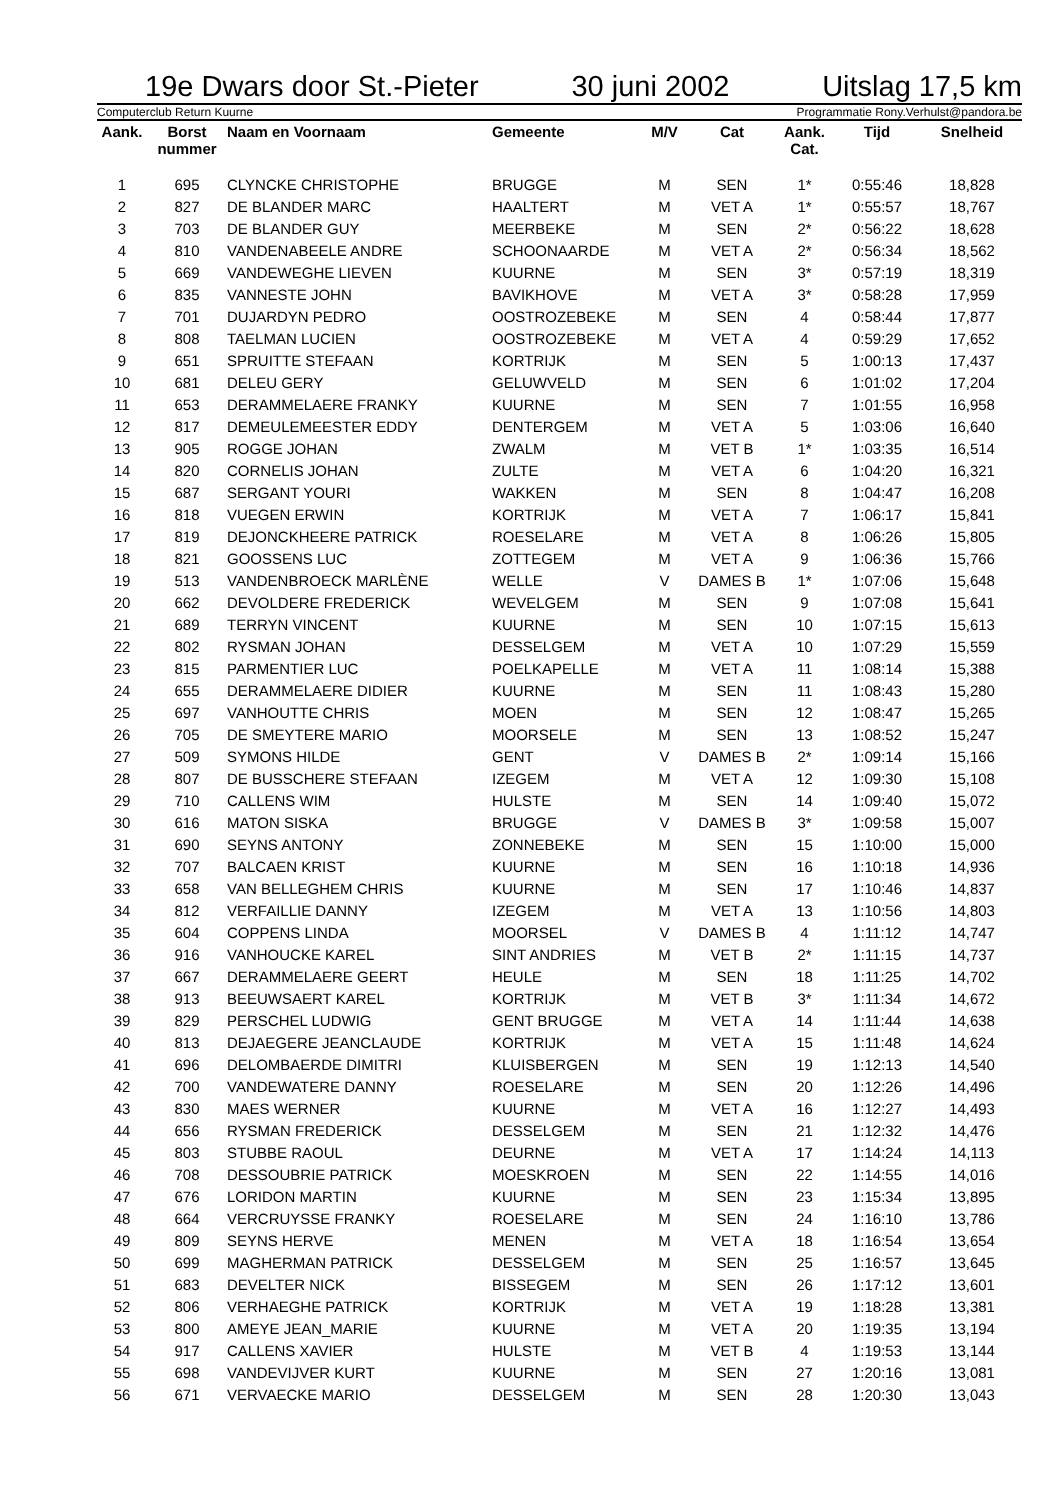19e Dwars door St.-Pieter 30 juni 2002 Uitslag 17,5 km
Computerclub Return Kuurne Programmatie Rony.Verhulst@pandora.be
| Aank. | Borst nummer | Naam en Voornaam | Gemeente | M/V | Cat | Aank. Cat. | Tijd | Snelheid |
| --- | --- | --- | --- | --- | --- | --- | --- | --- |
| 1 | 695 | CLYNCKE CHRISTOPHE | BRUGGE | M | SEN | 1* | 0:55:46 | 18,828 |
| 2 | 827 | DE BLANDER MARC | HAALTERT | M | VET A | 1* | 0:55:57 | 18,767 |
| 3 | 703 | DE BLANDER GUY | MEERBEKE | M | SEN | 2* | 0:56:22 | 18,628 |
| 4 | 810 | VANDENABEELE ANDRE | SCHOONAARDE | M | VET A | 2* | 0:56:34 | 18,562 |
| 5 | 669 | VANDEWEGHE LIEVEN | KUURNE | M | SEN | 3* | 0:57:19 | 18,319 |
| 6 | 835 | VANNESTE JOHN | BAVIKHOVE | M | VET A | 3* | 0:58:28 | 17,959 |
| 7 | 701 | DUJARDYN PEDRO | OOSTROZEBEKE | M | SEN | 4 | 0:58:44 | 17,877 |
| 8 | 808 | TAELMAN LUCIEN | OOSTROZEBEKE | M | VET A | 4 | 0:59:29 | 17,652 |
| 9 | 651 | SPRUITTE STEFAAN | KORTRIJK | M | SEN | 5 | 1:00:13 | 17,437 |
| 10 | 681 | DELEU GERY | GELUWVELD | M | SEN | 6 | 1:01:02 | 17,204 |
| 11 | 653 | DERAMMELAERE FRANKY | KUURNE | M | SEN | 7 | 1:01:55 | 16,958 |
| 12 | 817 | DEMEULEMEESTER EDDY | DENTERGEM | M | VET A | 5 | 1:03:06 | 16,640 |
| 13 | 905 | ROGGE JOHAN | ZWALM | M | VET B | 1* | 1:03:35 | 16,514 |
| 14 | 820 | CORNELIS JOHAN | ZULTE | M | VET A | 6 | 1:04:20 | 16,321 |
| 15 | 687 | SERGANT YOURI | WAKKEN | M | SEN | 8 | 1:04:47 | 16,208 |
| 16 | 818 | VUEGEN ERWIN | KORTRIJK | M | VET A | 7 | 1:06:17 | 15,841 |
| 17 | 819 | DEJONCKHEERE PATRICK | ROESELARE | M | VET A | 8 | 1:06:26 | 15,805 |
| 18 | 821 | GOOSSENS LUC | ZOTTEGEM | M | VET A | 9 | 1:06:36 | 15,766 |
| 19 | 513 | VANDENBROECK MARLÈNE | WELLE | V | DAMES B | 1* | 1:07:06 | 15,648 |
| 20 | 662 | DEVOLDERE FREDERICK | WEVELGEM | M | SEN | 9 | 1:07:08 | 15,641 |
| 21 | 689 | TERRYN VINCENT | KUURNE | M | SEN | 10 | 1:07:15 | 15,613 |
| 22 | 802 | RYSMAN JOHAN | DESSELGEM | M | VET A | 10 | 1:07:29 | 15,559 |
| 23 | 815 | PARMENTIER LUC | POELKAPELLE | M | VET A | 11 | 1:08:14 | 15,388 |
| 24 | 655 | DERAMMELAERE DIDIER | KUURNE | M | SEN | 11 | 1:08:43 | 15,280 |
| 25 | 697 | VANHOUTTE CHRIS | MOEN | M | SEN | 12 | 1:08:47 | 15,265 |
| 26 | 705 | DE SMEYTERE MARIO | MOORSELE | M | SEN | 13 | 1:08:52 | 15,247 |
| 27 | 509 | SYMONS HILDE | GENT | V | DAMES B | 2* | 1:09:14 | 15,166 |
| 28 | 807 | DE BUSSCHERE STEFAAN | IZEGEM | M | VET A | 12 | 1:09:30 | 15,108 |
| 29 | 710 | CALLENS WIM | HULSTE | M | SEN | 14 | 1:09:40 | 15,072 |
| 30 | 616 | MATON SISKA | BRUGGE | V | DAMES B | 3* | 1:09:58 | 15,007 |
| 31 | 690 | SEYNS ANTONY | ZONNEBEKE | M | SEN | 15 | 1:10:00 | 15,000 |
| 32 | 707 | BALCAEN KRIST | KUURNE | M | SEN | 16 | 1:10:18 | 14,936 |
| 33 | 658 | VAN BELLEGHEM CHRIS | KUURNE | M | SEN | 17 | 1:10:46 | 14,837 |
| 34 | 812 | VERFAILLIE DANNY | IZEGEM | M | VET A | 13 | 1:10:56 | 14,803 |
| 35 | 604 | COPPENS LINDA | MOORSEL | V | DAMES B | 4 | 1:11:12 | 14,747 |
| 36 | 916 | VANHOUCKE KAREL | SINT ANDRIES | M | VET B | 2* | 1:11:15 | 14,737 |
| 37 | 667 | DERAMMELAERE GEERT | HEULE | M | SEN | 18 | 1:11:25 | 14,702 |
| 38 | 913 | BEEUWSAERT KAREL | KORTRIJK | M | VET B | 3* | 1:11:34 | 14,672 |
| 39 | 829 | PERSCHEL LUDWIG | GENT BRUGGE | M | VET A | 14 | 1:11:44 | 14,638 |
| 40 | 813 | DEJAEGERE JEANCLAUDE | KORTRIJK | M | VET A | 15 | 1:11:48 | 14,624 |
| 41 | 696 | DELOMBAERDE DIMITRI | KLUISBERGEN | M | SEN | 19 | 1:12:13 | 14,540 |
| 42 | 700 | VANDEWATERE DANNY | ROESELARE | M | SEN | 20 | 1:12:26 | 14,496 |
| 43 | 830 | MAES WERNER | KUURNE | M | VET A | 16 | 1:12:27 | 14,493 |
| 44 | 656 | RYSMAN FREDERICK | DESSELGEM | M | SEN | 21 | 1:12:32 | 14,476 |
| 45 | 803 | STUBBE RAOUL | DEURNE | M | VET A | 17 | 1:14:24 | 14,113 |
| 46 | 708 | DESSOUBRIE PATRICK | MOESKROEN | M | SEN | 22 | 1:14:55 | 14,016 |
| 47 | 676 | LORIDON MARTIN | KUURNE | M | SEN | 23 | 1:15:34 | 13,895 |
| 48 | 664 | VERCRUYSSE FRANKY | ROESELARE | M | SEN | 24 | 1:16:10 | 13,786 |
| 49 | 809 | SEYNS HERVE | MENEN | M | VET A | 18 | 1:16:54 | 13,654 |
| 50 | 699 | MAGHERMAN PATRICK | DESSELGEM | M | SEN | 25 | 1:16:57 | 13,645 |
| 51 | 683 | DEVELTER NICK | BISSEGEM | M | SEN | 26 | 1:17:12 | 13,601 |
| 52 | 806 | VERHAEGHE PATRICK | KORTRIJK | M | VET A | 19 | 1:18:28 | 13,381 |
| 53 | 800 | AMEYE JEAN_MARIE | KUURNE | M | VET A | 20 | 1:19:35 | 13,194 |
| 54 | 917 | CALLENS XAVIER | HULSTE | M | VET B | 4 | 1:19:53 | 13,144 |
| 55 | 698 | VANDEVIJVER KURT | KUURNE | M | SEN | 27 | 1:20:16 | 13,081 |
| 56 | 671 | VERVAECKE MARIO | DESSELGEM | M | SEN | 28 | 1:20:30 | 13,043 |